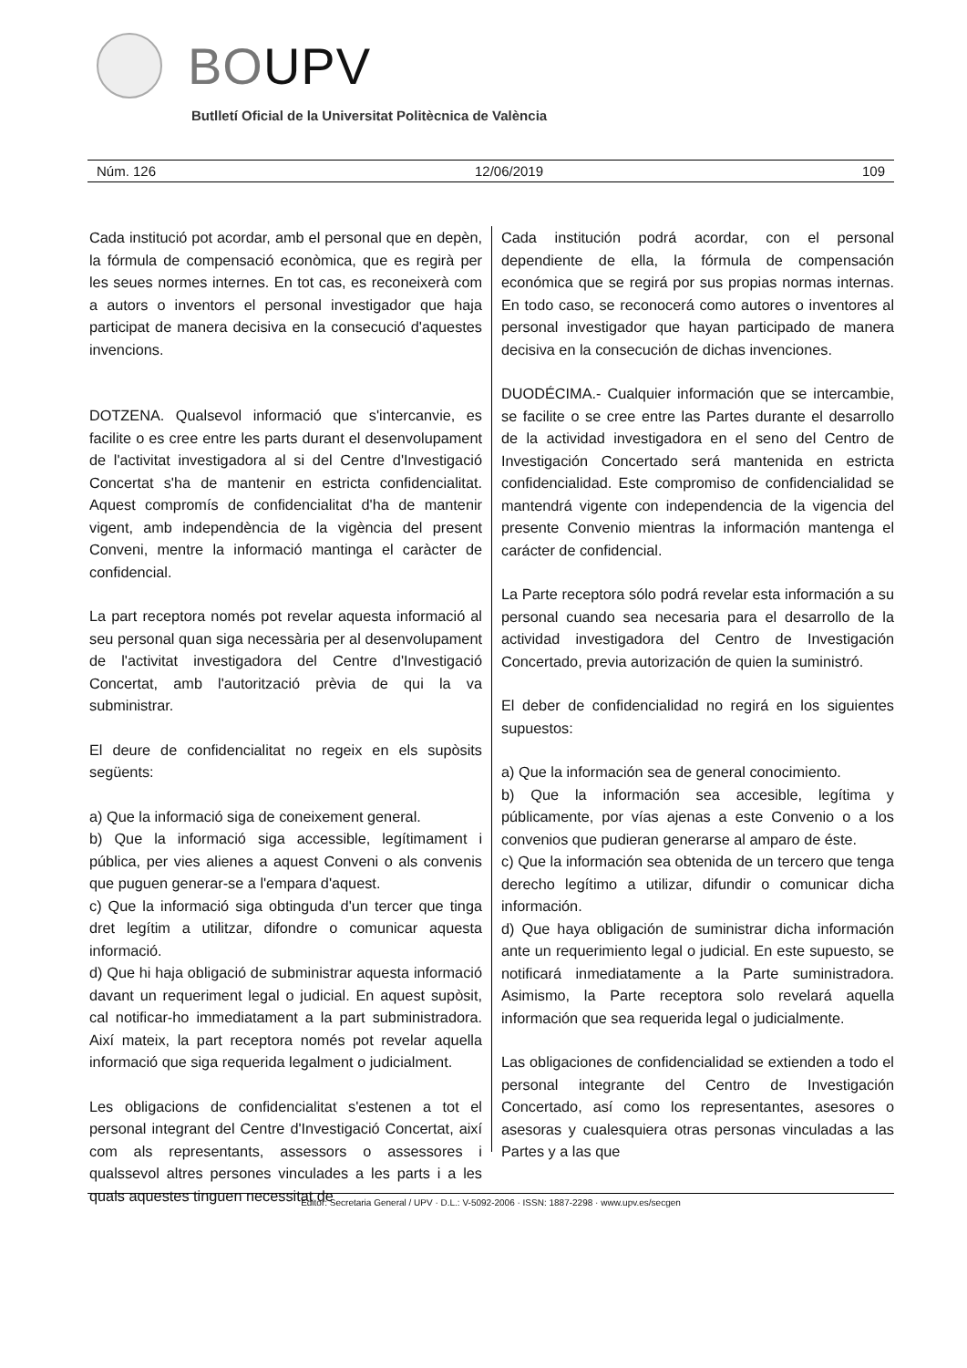BOUPV
Butlletí Oficial de la Universitat Politècnica de València
Núm. 126 12/06/2019 109
Cada institució pot acordar, amb el personal que en depèn, la fórmula de compensació econòmica, que es regirà per les seues normes internes. En tot cas, es reconeixerà com a autors o inventors el personal investigador que haja participat de manera decisiva en la consecució d'aquestes invencions.
DOTZENA. Qualsevol informació que s'intercanvie, es facilite o es cree entre les parts durant el desenvolupament de l'activitat investigadora al si del Centre d'Investigació Concertat s'ha de mantenir en estricta confidencialitat. Aquest compromís de confidencialitat d'ha de mantenir vigent, amb independència de la vigència del present Conveni, mentre la informació mantinga el caràcter de confidencial.
La part receptora només pot revelar aquesta informació al seu personal quan siga necessària per al desenvolupament de l'activitat investigadora del Centre d'Investigació Concertat, amb l'autorització prèvia de qui la va subministrar.
El deure de confidencialitat no regeix en els supòsits següents:
a) Que la informació siga de coneixement general.
b) Que la informació siga accessible, legítimament i pública, per vies alienes a aquest Conveni o als convenis que puguen generar-se a l'empara d'aquest.
c) Que la informació siga obtinguda d'un tercer que tinga dret legítim a utilitzar, difondre o comunicar aquesta informació.
d) Que hi haja obligació de subministrar aquesta informació davant un requeriment legal o judicial. En aquest supòsit, cal notificar-ho immediatament a la part subministradora. Així mateix, la part receptora només pot revelar aquella informació que siga requerida legalment o judicialment.
Les obligacions de confidencialitat s'estenen a tot el personal integrant del Centre d'Investigació Concertat, així com als representants, assessors o assessores i qualssevol altres persones vinculades a les parts i a les quals aquestes tinguen necessitat de
Cada institución podrá acordar, con el personal dependiente de ella, la fórmula de compensación económica que se regirá por sus propias normas internas. En todo caso, se reconocerá como autores o inventores al personal investigador que hayan participado de manera decisiva en la consecución de dichas invenciones.
DUODÉCIMA.- Cualquier información que se intercambie, se facilite o se cree entre las Partes durante el desarrollo de la actividad investigadora en el seno del Centro de Investigación Concertado será mantenida en estricta confidencialidad. Este compromiso de confidencialidad se mantendrá vigente con independencia de la vigencia del presente Convenio mientras la información mantenga el carácter de confidencial.
La Parte receptora sólo podrá revelar esta información a su personal cuando sea necesaria para el desarrollo de la actividad investigadora del Centro de Investigación Concertado, previa autorización de quien la suministró.
El deber de confidencialidad no regirá en los siguientes supuestos:
a) Que la información sea de general conocimiento.
b) Que la información sea accesible, legítima y públicamente, por vías ajenas a este Convenio o a los convenios que pudieran generarse al amparo de éste.
c) Que la información sea obtenida de un tercero que tenga derecho legítimo a utilizar, difundir o comunicar dicha información.
d) Que haya obligación de suministrar dicha información ante un requerimiento legal o judicial. En este supuesto, se notificará inmediatamente a la Parte suministradora. Asimismo, la Parte receptora solo revelará aquella información que sea requerida legal o judicialmente.
Las obligaciones de confidencialidad se extienden a todo el personal integrante del Centro de Investigación Concertado, así como los representantes, asesores o asesoras y cualesquiera otras personas vinculadas a las Partes y a las que
Editor: Secretaria General / UPV · D.L.: V-5092-2006 · ISSN: 1887-2298 · www.upv.es/secgen